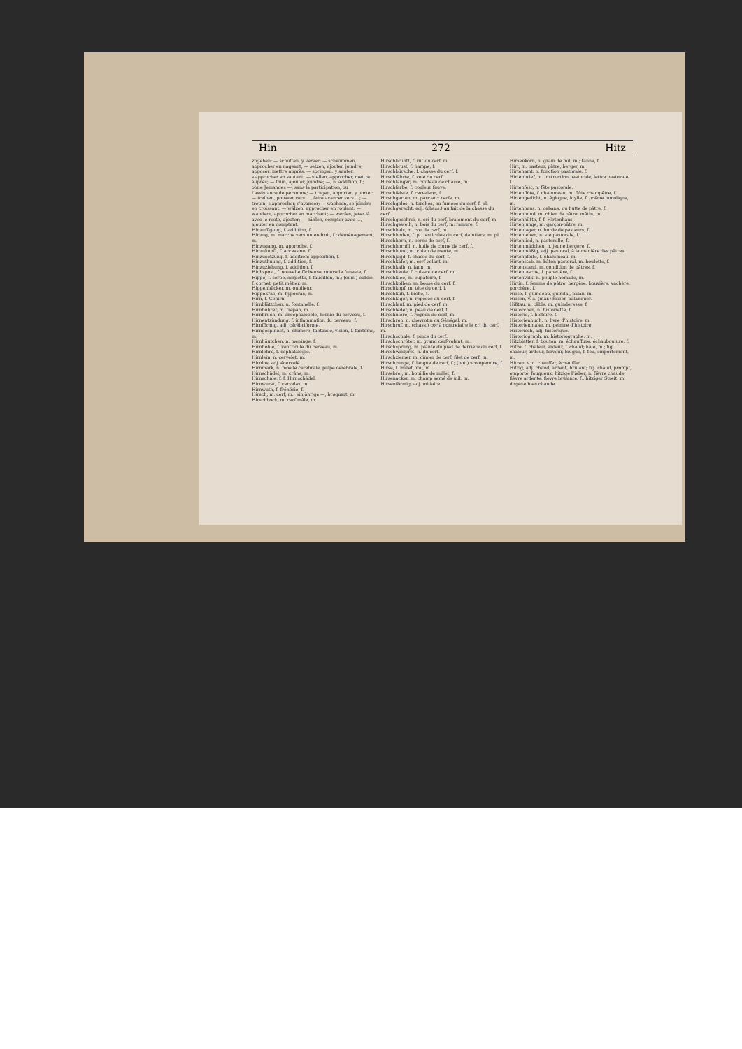Hin 272 Hitz
zugehen; — schütten, y verser; — schwimmen, approcher en nageant; — setzen, ajouter, joindre, apposer, mettre auprès; — springen, y sauter, s'approcher en sautant; — stellen, approcher, mettre auprès; — thun, ajouter, joindre; —, n. addition, f.; ohne Jemandes —, sans la participation, ou l'assistance de personne; — tragen, apporter, y porter; — treiben, pousser vers ..., faire avancer vers ...; — treten, s'approcher, s'avancer; — wachsen, se joindre en croissant; — wälzen, approcher en roulant; — wandern, approcher en marchant; — werfen, jeter là avec le reste, ajouter; — zählen, compter avec ..., ajouter en comptant.
Hinzufügung, f. addition, f.
Hinzug, m. marche vers un endroit, f.; déménagement, m.
Hinzugang, m. approche, f.
Hinzukunft, f. accession, f.
Hinzusetzung, f. addition; apposition, f.
Hinzuthuung, f. addition, f.
Hinzuziehung, f. addition, f.
Hiobspost, f. nouvelle fâcheuse, nouvelle funeste, f.
Hippe, f. serpe, serpette, f. faucillon, m.; (cuis.) oublie, f. cornet, petit métier, m.
Hippenbäcker, m. oublieur.
Hippokras, m. hypocras, m.
Hirn, f. Gehirn.
Hirnblättchen, n. fontanelle, f.
Hirnbohrer, m. trépan, m.
Hirnbruch, m. encéphalocèle, hernie du cerveau, f.
Hirnentzündung, f. inflammation du cerveau, f.
Hirnförmig, adj. cérébriforme.
Hirngespinnst, n. chimère, fantaisie, vision, f. fantôme, m.
Hirnhäutchen, n. méninge, f.
Hirnhöhle, f. ventricule du cerveau, m.
Hirnlehre, f. céphalalogie.
Hirnlein, n. cervelet, m.
Hirnlos, adj. écervelé.
Hirnmark, n. moëlle cérébrale, pulpe cérébrale, f.
Hirnschädel, m. crâne, m.
Hirnschale, f. f. Hirnschädel.
Hirnwurst, f. cervelas, m.
Hirnwuth, f. frénésie, f.
Hirsch, m. cerf, m.; einjährige —, broquart, m.
Hirschbock, m. cerf mâle, m.
Hirschbrunft, f. rut du cerf, m.
Hirschbrust, f. hampe, f.
Hirschbürsche, f. chasse du cerf, f.
Hirschfährte, f. voie du cerf.
Hirschfänger, m. couteau de chasse, m.
Hirschfarbe, f. couleur fauve.
Hirschfeiste, f. cervaison, f.
Hirschgarten, m. parc aux cerfs, m.
Hirschgelos, n. torches, ou fumées du cerf, f. pl.
Hirschgerecht, adj. (chass.) au fait de la chasse du cerf.
Hirschgeschrei, n. cri du cerf, braiement du cerf, m.
Hirschgeweih, n. bois du cerf, m. ramure, f.
Hirschhals, m. cou de cerf, m.
Hirschhoden, f. pl. testicules du cerf, daintiers, m. pl.
Hirschhorn, n. corne de cerf, f.
Hirschhornöl, n. huile de corne de cerf, f.
Hirschhund, m. chien de meute, m.
Hirschjagd, f. chasse du cerf, f.
Hirschkäfer, m. cerf-volant, m.
Hirschkalb, n. faon, m.
Hirschkeule, f. cuissot de cerf, m.
Hirschklee, m. eupatoire, f.
Hirschkolben, m. bosse du cerf, f.
Hirschkopf, m. tête du cerf, f.
Hirschkuh, f. biche, f.
Hirschlager, n. reposée du cerf, f.
Hirschlauf, m. pied de cerf, m.
Hirschleder, n. peau de cerf, f.
Hirschniere, f. rognon de cerf, m.
Hirschreh, n. chevrotin du Sénégal, m.
Hirschruf, m. (chass.) cor à contrefaire le cri du cerf, m.
Hirschschale, f. pince du cerf.
Hirschschröter, m. grand cerf-volant, m.
Hirschsprung, m. plante du pied de derrière du cerf, f.
Hirschwildpret, n. du cerf.
Hirschziemer, m. cimier de cerf, filet de cerf, m.
Hirschzunge, f. langue de cerf, f.; (bot.) scolopendre, f.
Hirse, f. millet, mil, m.
Hirsebrei, m. bouillie de millet, f.
Hirsenacker, m. champ semé de mil, m.
Hirsenförmig, adj. miliaire.
Hirsenkorn, n. grain de mil, m.; tanne, f.
Hirt, m. pasteur, pâtre; berger, m.
Hirtenamt, n. fonction pastorale, f.
Hirtenbrief, m. instruction pastorale, lettre pastorale, f.
Hirtenfest, n. fête pastorale.
Hirtenflöte, f. chalumeau, m. flûte champêtre, f.
Hirtengedicht, n. églogue, idylle, f. poëme bucolique, m.
Hirtenhaus, n. cabane, ou hutte de pâtre, f.
Hirtenhund, m. chien de pâtre, mâtin, m.
Hirtenhütte, f. f. Hirtenhaus.
Hirtenjunge, m. garçon-pâtre, m.
Hirtenlager, n. horde de pasteurs, f.
Hirtenleben, n. vie pastorale, f.
Hirtenlied, n. pastorelle, f.
Hirtenmädchen, n. jeune bergère, f.
Hirtenmäßig, adj. pastoral, à la manière des pâtres.
Hirtenpfeife, f. chalumeau, m.
Hirtenstab, m. bâton pastoral, m. houlette, f.
Hirtenstand, m. condition de pâtres, f.
Hirtentasche, f. panetière, f.
Hirtenvolk, n. peuple nomade, m.
Hirtin, f. femme de pâtre, bergère, bouvière, vachère, porchère, f.
Hisse, f. guindeau, guindal, palan, m.
Hissen, v. a. (mar.) hisser, palanquer.
Hißtau, n. câble, m. guinderesse, f.
Histörchen, n. historiette, f.
Historie, f. histoire, f.
Historienbuch, n. livre d'histoire, m.
Historienmaler, m. peintre d'histoire.
Historisch, adj. historique.
Historiograph, m. historiographe, m.
Hitzblatter, f. bouton, m. échauffure, échauboulure, f.
Hitze, f. chaleur, ardeur, f. chaud; hâle, m.; fig. chaleur, ardeur, ferveur, fougue, f. feu, emportement, m.
Hitzen, v. n. chauffer, échauffer.
Hitzig, adj. chaud, ardent, brûlant; fig. chaud, prompt, emporté, fougueux; hitzige Fieber, n. fièvre chaude, fièvre ardente, fièvre brûlante, f.; hitziger Streit, m. dispute bien chaude.